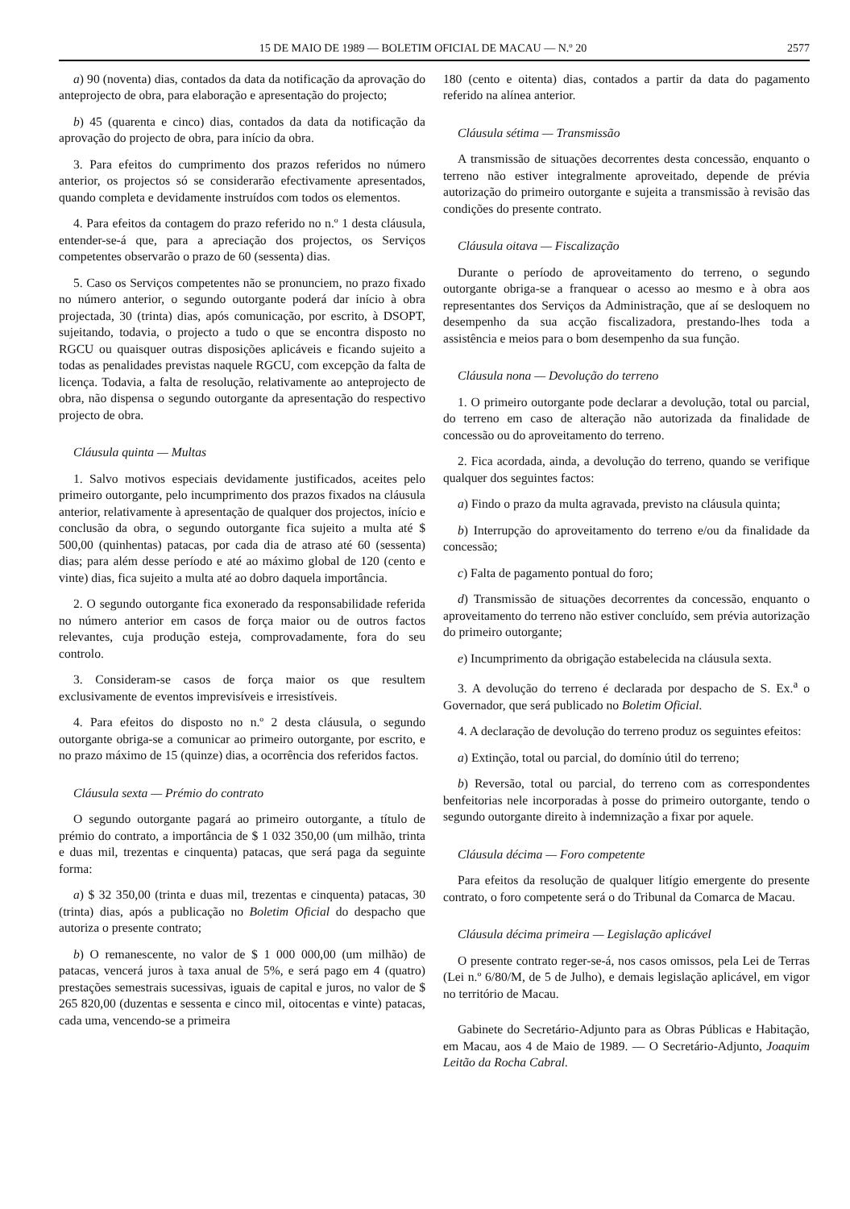15 DE MAIO DE 1989 — BOLETIM OFICIAL DE MACAU — N.º 20 2577
a) 90 (noventa) dias, contados da data da notificação da aprovação do anteprojecto de obra, para elaboração e apresentação do projecto;
b) 45 (quarenta e cinco) dias, contados da data da notificação da aprovação do projecto de obra, para início da obra.
3. Para efeitos do cumprimento dos prazos referidos no número anterior, os projectos só se considerarão efectivamente apresentados, quando completa e devidamente instruídos com todos os elementos.
4. Para efeitos da contagem do prazo referido no n.º 1 desta cláusula, entender-se-á que, para a apreciação dos projectos, os Serviços competentes observarão o prazo de 60 (sessenta) dias.
5. Caso os Serviços competentes não se pronunciem, no prazo fixado no número anterior, o segundo outorgante poderá dar início à obra projectada, 30 (trinta) dias, após comunicação, por escrito, à DSOPT, sujeitando, todavia, o projecto a tudo o que se encontra disposto no RGCU ou quaisquer outras disposições aplicáveis e ficando sujeito a todas as penalidades previstas naquele RGCU, com excepção da falta de licença. Todavia, a falta de resolução, relativamente ao anteprojecto de obra, não dispensa o segundo outorgante da apresentação do respectivo projecto de obra.
Cláusula quinta — Multas
1. Salvo motivos especiais devidamente justificados, aceites pelo primeiro outorgante, pelo incumprimento dos prazos fixados na cláusula anterior, relativamente à apresentação de qualquer dos projectos, início e conclusão da obra, o segundo outorgante fica sujeito a multa até $ 500,00 (quinhentas) patacas, por cada dia de atraso até 60 (sessenta) dias; para além desse período e até ao máximo global de 120 (cento e vinte) dias, fica sujeito a multa até ao dobro daquela importância.
2. O segundo outorgante fica exonerado da responsabilidade referida no número anterior em casos de força maior ou de outros factos relevantes, cuja produção esteja, comprovadamente, fora do seu controlo.
3. Consideram-se casos de força maior os que resultem exclusivamente de eventos imprevisíveis e irresistíveis.
4. Para efeitos do disposto no n.º 2 desta cláusula, o segundo outorgante obriga-se a comunicar ao primeiro outorgante, por escrito, e no prazo máximo de 15 (quinze) dias, a ocorrência dos referidos factos.
Cláusula sexta — Prémio do contrato
O segundo outorgante pagará ao primeiro outorgante, a título de prémio do contrato, a importância de $ 1 032 350,00 (um milhão, trinta e duas mil, trezentas e cinquenta) patacas, que será paga da seguinte forma:
a) $ 32 350,00 (trinta e duas mil, trezentas e cinquenta) patacas, 30 (trinta) dias, após a publicação no Boletim Oficial do despacho que autoriza o presente contrato;
b) O remanescente, no valor de $ 1 000 000,00 (um milhão) de patacas, vencerá juros à taxa anual de 5%, e será pago em 4 (quatro) prestações semestrais sucessivas, iguais de capital e juros, no valor de $ 265 820,00 (duzentas e sessenta e cinco mil, oitocentas e vinte) patacas, cada uma, vencendo-se a primeira
180 (cento e oitenta) dias, contados a partir da data do pagamento referido na alínea anterior.
Cláusula sétima — Transmissão
A transmissão de situações decorrentes desta concessão, enquanto o terreno não estiver integralmente aproveitado, depende de prévia autorização do primeiro outorgante e sujeita a transmissão à revisão das condições do presente contrato.
Cláusula oitava — Fiscalização
Durante o período de aproveitamento do terreno, o segundo outorgante obriga-se a franquear o acesso ao mesmo e à obra aos representantes dos Serviços da Administração, que aí se desloquem no desempenho da sua acção fiscalizadora, prestando-lhes toda a assistência e meios para o bom desempenho da sua função.
Cláusula nona — Devolução do terreno
1. O primeiro outorgante pode declarar a devolução, total ou parcial, do terreno em caso de alteração não autorizada da finalidade de concessão ou do aproveitamento do terreno.
2. Fica acordada, ainda, a devolução do terreno, quando se verifique qualquer dos seguintes factos:
a) Findo o prazo da multa agravada, previsto na cláusula quinta;
b) Interrupção do aproveitamento do terreno e/ou da finalidade da concessão;
c) Falta de pagamento pontual do foro;
d) Transmissão de situações decorrentes da concessão, enquanto o aproveitamento do terreno não estiver concluído, sem prévia autorização do primeiro outorgante;
e) Incumprimento da obrigação estabelecida na cláusula sexta.
3. A devolução do terreno é declarada por despacho de S. Ex.<sup>a</sup> o Governador, que será publicado no Boletim Oficial.
4. A declaração de devolução do terreno produz os seguintes efeitos:
a) Extinção, total ou parcial, do domínio útil do terreno;
b) Reversão, total ou parcial, do terreno com as correspondentes benfeitorias nele incorporadas à posse do primeiro outorgante, tendo o segundo outorgante direito à indemnização a fixar por aquele.
Cláusula décima — Foro competente
Para efeitos da resolução de qualquer litígio emergente do presente contrato, o foro competente será o do Tribunal da Comarca de Macau.
Cláusula décima primeira — Legislação aplicável
O presente contrato reger-se-á, nos casos omissos, pela Lei de Terras (Lei n.º 6/80/M, de 5 de Julho), e demais legislação aplicável, em vigor no território de Macau.
Gabinete do Secretário-Adjunto para as Obras Públicas e Habitação, em Macau, aos 4 de Maio de 1989. — O Secretário-Adjunto, Joaquim Leitão da Rocha Cabral.